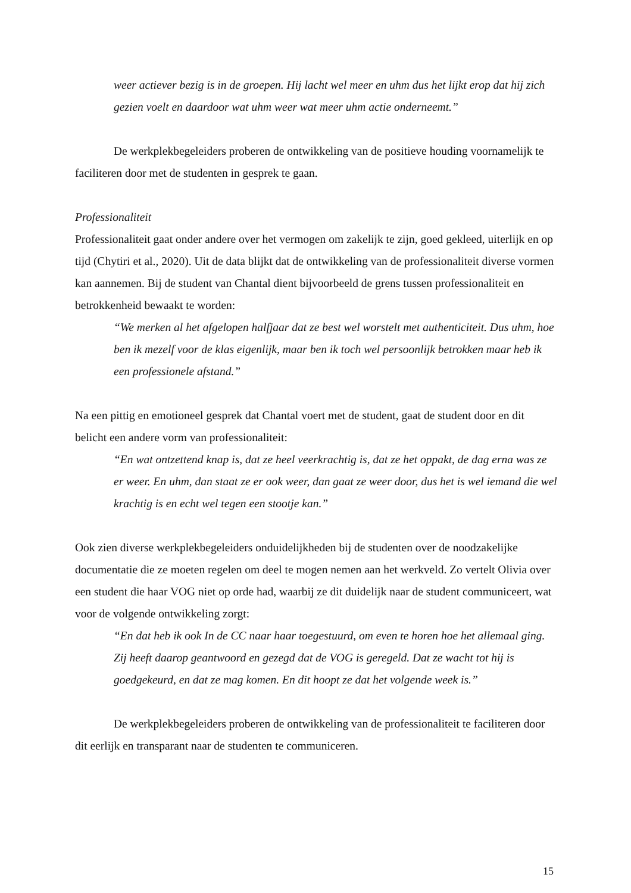weer actiever bezig is in de groepen. Hij lacht wel meer en uhm dus het lijkt erop dat hij zich gezien voelt en daardoor wat uhm weer wat meer uhm actie onderneemt.”
De werkplekbegeleiders proberen de ontwikkeling van de positieve houding voornamelijk te faciliteren door met de studenten in gesprek te gaan.
Professionaliteit
Professionaliteit gaat onder andere over het vermogen om zakelijk te zijn, goed gekleed, uiterlijk en op tijd (Chytiri et al., 2020). Uit de data blijkt dat de ontwikkeling van de professionaliteit diverse vormen kan aannemen. Bij de student van Chantal dient bijvoorbeeld de grens tussen professionaliteit en betrokkenheid bewaakt te worden:
“We merken al het afgelopen halfjaar dat ze best wel worstelt met authenticiteit. Dus uhm, hoe ben ik mezelf voor de klas eigenlijk, maar ben ik toch wel persoonlijk betrokken maar heb ik een professionele afstand.”
Na een pittig en emotioneel gesprek dat Chantal voert met de student, gaat de student door en dit belicht een andere vorm van professionaliteit:
“En wat ontzettend knap is, dat ze heel veerkrachtig is, dat ze het oppakt, de dag erna was ze er weer. En uhm, dan staat ze er ook weer, dan gaat ze weer door, dus het is wel iemand die wel krachtig is en echt wel tegen een stootje kan.”
Ook zien diverse werkplekbegeleiders onduidelijkheden bij de studenten over de noodzakelijke documentatie die ze moeten regelen om deel te mogen nemen aan het werkveld. Zo vertelt Olivia over een student die haar VOG niet op orde had, waarbij ze dit duidelijk naar de student communiceert, wat voor de volgende ontwikkeling zorgt:
“En dat heb ik ook In de CC naar haar toegestuurd, om even te horen hoe het allemaal ging. Zij heeft daarop geantwoord en gezegd dat de VOG is geregeld. Dat ze wacht tot hij is goedgekeurd, en dat ze mag komen. En dit hoopt ze dat het volgende week is.”
De werkplekbegeleiders proberen de ontwikkeling van de professionaliteit te faciliteren door dit eerlijk en transparant naar de studenten te communiceren.
15